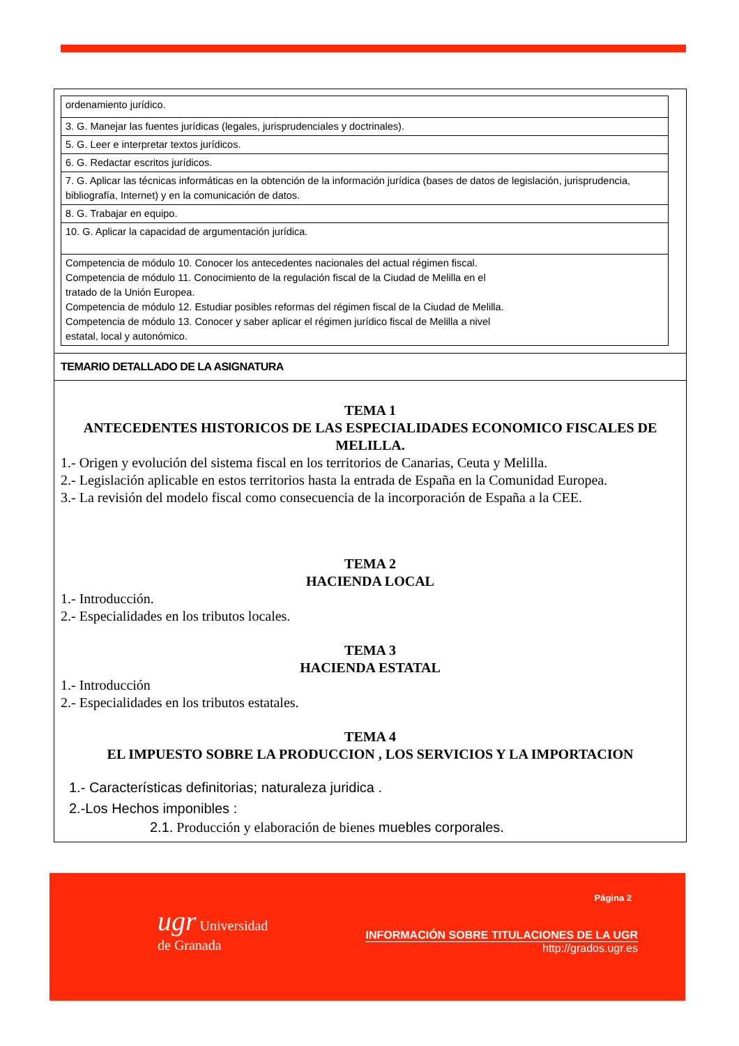| ordenamiento jurídico. |
| 3. G. Manejar las fuentes jurídicas (legales, jurisprudenciales y doctrinales). |
| 5. G. Leer e interpretar textos jurídicos. |
| 6. G. Redactar escritos jurídicos. |
| 7. G. Aplicar las técnicas informáticas en la obtención de la información jurídica (bases de datos de legislación, jurisprudencia, bibliografía, Internet) y en la comunicación de datos. |
| 8. G. Trabajar en equipo. |
| 10. G. Aplicar la capacidad de argumentación jurídica. |
| Competencia de módulo 10. Conocer los antecedentes nacionales del actual régimen fiscal. Competencia de módulo 11. Conocimiento de la regulación fiscal de la Ciudad de Melilla en el tratado de la Unión Europea. Competencia de módulo 12. Estudiar posibles reformas del régimen fiscal de la Ciudad de Melilla. Competencia de módulo 13. Conocer y saber aplicar el régimen jurídico fiscal de Melilla a nivel estatal, local y autonómico. |
TEMARIO DETALLADO DE LA ASIGNATURA
TEMA 1
ANTECEDENTES HISTORICOS DE LAS ESPECIALIDADES ECONOMICO FISCALES DE MELILLA.
1.- Origen y evolución del sistema fiscal en los territorios de Canarias, Ceuta y Melilla.
2.- Legislación aplicable en estos territorios hasta la entrada de España en la Comunidad Europea.
3.- La revisión del modelo fiscal como consecuencia de la incorporación de España a la CEE.
TEMA 2
HACIENDA LOCAL
1.- Introducción.
2.- Especialidades en los tributos locales.
TEMA 3
HACIENDA ESTATAL
1.- Introducción
2.- Especialidades en los tributos estatales.
TEMA 4
EL IMPUESTO SOBRE LA PRODUCCION , LOS SERVICIOS Y LA IMPORTACION
1.- Características definitorias; naturaleza juridica .
2.-Los Hechos imponibles :
2.1. Producción y elaboración de bienes muebles corporales.
ugr Universidad
de Granada
Página 2
INFORMACIÓN SOBRE TITULACIONES DE LA UGR
http://grados.ugr.es